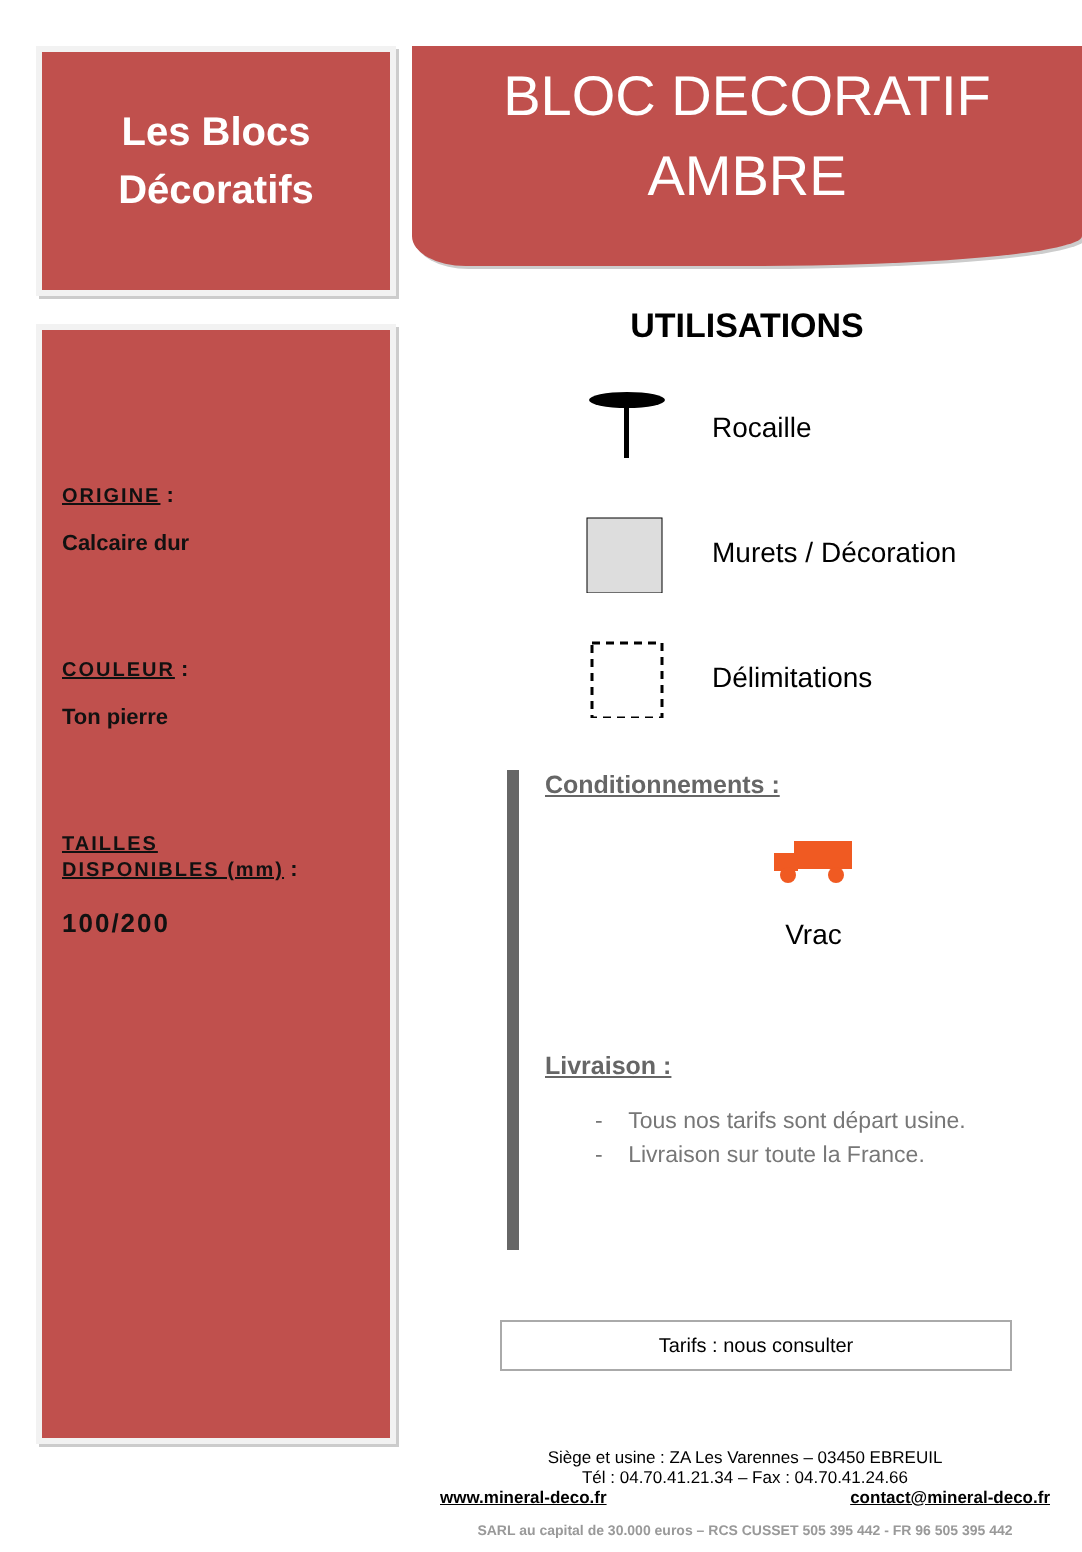Les Blocs
Décoratifs
ORIGINE :
Calcaire dur
COULEUR :
Ton pierre
TAILLES
DISPONIBLES (mm) :
100/200
BLOC DECORATIF
AMBRE
UTILISATIONS
Rocaille
Murets / Décoration
Délimitations
Conditionnements :
Vrac
Livraison :
- Tous nos tarifs sont départ usine.
- Livraison sur toute la France.
Tarifs : nous consulter
Siège et usine : ZA Les Varennes – 03450 EBREUIL
Tél : 04.70.41.21.34 – Fax : 04.70.41.24.66
www.mineral-deco.fr contact@mineral-deco.fr
SARL au capital de 30.000 euros – RCS CUSSET 505 395 442 - FR 96 505 395 442